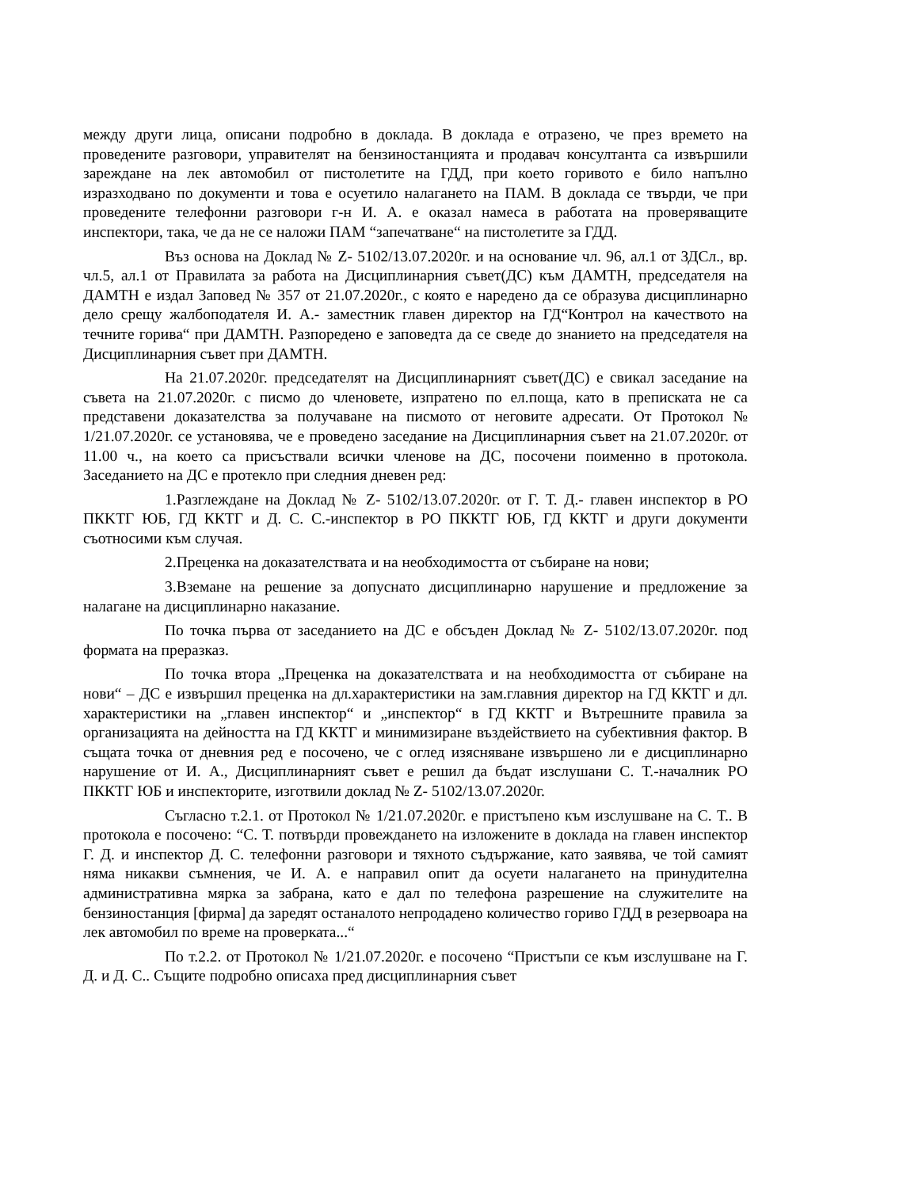между други лица, описани подробно в доклада. В доклада е отразено, че през времето на проведените разговори, управителят на бензиностанцията и продавач консултанта са извършили зареждане на лек автомобил от пистолетите на ГДД, при което горивото е било напълно изразходвано по документи и това е осуетило налагането на ПАМ. В доклада се твърди, че при проведените телефонни разговори г-н И. А. е оказал намеса в работата на проверяващите инспектори, така, че да не се наложи ПАМ “запечатване“ на пистолетите за ГДД.
Въз основа на Доклад № Z- 5102/13.07.2020г. и на основание чл. 96, ал.1 от ЗДСл., вр. чл.5, ал.1 от Правилата за работа на Дисциплинарния съвет(ДС) към ДАМТН, председателя на ДАМТН е издал Заповед № 357 от 21.07.2020г., с която е наредено да се образува дисциплинарно дело срещу жалбоподателя И. А.- заместник главен директор на ГД“Контрол на качеството на течните горива“ при ДАМТН. Разпоредено е заповедта да се сведе до знанието на председателя на Дисциплинарния съвет при ДАМТН.
На 21.07.2020г. председателят на Дисциплинарният съвет(ДС) е свикал заседание на съвета на 21.07.2020г. с писмо до членовете, изпратено по ел.поща, като в преписката не са представени доказателства за получаване на писмото от неговите адресати. От Протокол № 1/21.07.2020г. се установява, че е проведено заседание на Дисциплинарния съвет на 21.07.2020г. от 11.00 ч., на което са присъствали всички членове на ДС, посочени поименно в протокола. Заседанието на ДС е протекло при следния дневен ред:
1.Разглеждане на Доклад № Z- 5102/13.07.2020г. от Г. Т. Д.- главен инспектор в РО ПКKТГ ЮБ, ГД ККТГ и Д. С. С.-инспектор в РО ПККТГ ЮБ, ГД ККТГ и други документи съотносими към случая.
2.Преценка на доказателствата и на необходимостта от събиране на нови;
3.Вземане на решение за допуснато дисциплинарно нарушение и предложение за налагане на дисциплинарно наказание.
По точка първа от заседанието на ДС е обсъден Доклад № Z- 5102/13.07.2020г. под формата на преразказ.
По точка втора „Преценка на доказателствата и на необходимостта от събиране на нови“ – ДС е извършил преценка на дл.характеристики на зам.главния директор на ГД ККТГ и дл. характеристики на „главен инспектор“ и „инспектор“ в ГД ККТГ и Вътрешните правила за организацията на дейността на ГД ККТГ и минимизиране въздействието на субективния фактор. В същата точка от дневния ред е посочено, че с оглед изясняване извършено ли е дисциплинарно нарушение от И. А., Дисциплинарният съвет е решил да бъдат изслушани С. Т.-началник РО ПККТГ ЮБ и инспекторите, изготвили доклад № Z- 5102/13.07.2020г.
Съгласно т.2.1. от Протокол № 1/21.07.2020г. е пристъпено към изслушване на С. Т.. В протокола е посочено: “С. Т. потвърди провеждането на изложените в доклада на главен инспектор Г. Д. и инспектор Д. С. телефонни разговори и тяхното съдържание, като заявява, че той самият няма никакви съмнения, че И. А. е направил опит да осуети налагането на принудителна административна мярка за забрана, като е дал по телефона разрешение на служителите на бензиностанция [фирма] да заредят останалото непродадено количество гориво ГДД в резервоара на лек автомобил по време на проверката...“
По т.2.2. от Протокол № 1/21.07.2020г. е посочено “Пристъпи се към изслушване на Г. Д. и Д. С.. Същите подробно описаха пред дисциплинарния съвет